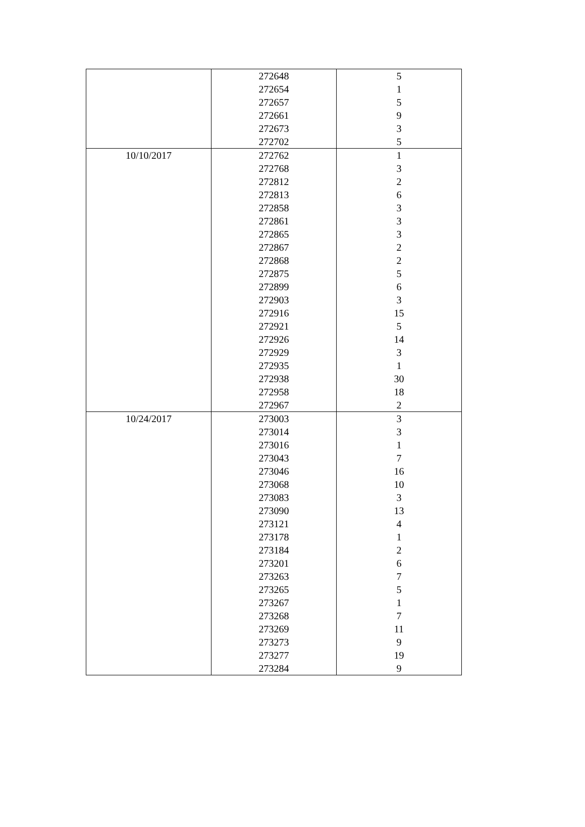| | 272648 | 5 |
| | 272654 | 1 |
| | 272657 | 5 |
| | 272661 | 9 |
| | 272673 | 3 |
| | 272702 | 5 |
| 10/10/2017 | 272762 | 1 |
| | 272768 | 3 |
| | 272812 | 2 |
| | 272813 | 6 |
| | 272858 | 3 |
| | 272861 | 3 |
| | 272865 | 3 |
| | 272867 | 2 |
| | 272868 | 2 |
| | 272875 | 5 |
| | 272899 | 6 |
| | 272903 | 3 |
| | 272916 | 15 |
| | 272921 | 5 |
| | 272926 | 14 |
| | 272929 | 3 |
| | 272935 | 1 |
| | 272938 | 30 |
| | 272958 | 18 |
| | 272967 | 2 |
| 10/24/2017 | 273003 | 3 |
| | 273014 | 3 |
| | 273016 | 1 |
| | 273043 | 7 |
| | 273046 | 16 |
| | 273068 | 10 |
| | 273083 | 3 |
| | 273090 | 13 |
| | 273121 | 4 |
| | 273178 | 1 |
| | 273184 | 2 |
| | 273201 | 6 |
| | 273263 | 7 |
| | 273265 | 5 |
| | 273267 | 1 |
| | 273268 | 7 |
| | 273269 | 11 |
| | 273273 | 9 |
| | 273277 | 19 |
| | 273284 | 9 |